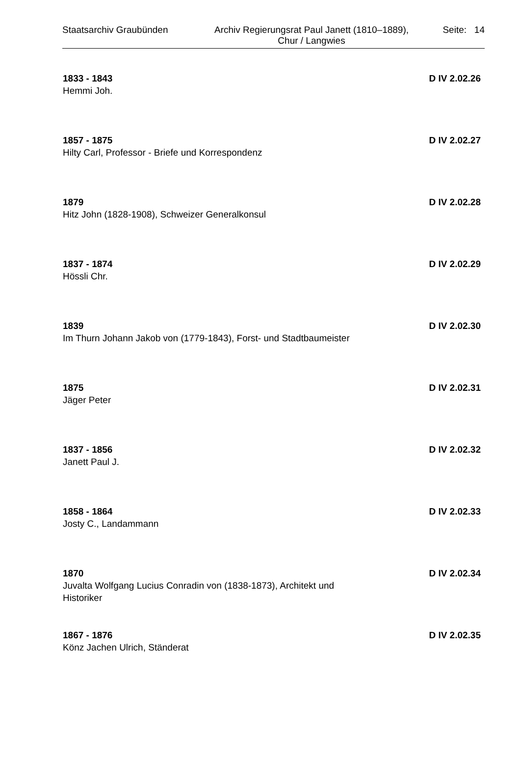Staatsarchiv Graubünden Archiv Regierungsrat Paul Janett (1810–1889),
Chur / Langwies
Seite: 14
1833 - 1843 D IV 2.02.26
Hemmi Joh.
1857 - 1875 D IV 2.02.27
Hilty Carl, Professor - Briefe und Korrespondenz
1879 D IV 2.02.28
Hitz John (1828-1908), Schweizer Generalkonsul
1837 - 1874 D IV 2.02.29
Hössli Chr.
1839 D IV 2.02.30
Im Thurn Johann Jakob von (1779-1843), Forst- und Stadtbaumeister
1875 D IV 2.02.31
Jäger Peter
1837 - 1856 D IV 2.02.32
Janett Paul J.
1858 - 1864 D IV 2.02.33
Josty C., Landammann
1870 D IV 2.02.34
Juvalta Wolfgang Lucius Conradin von (1838-1873), Architekt und
Historiker
1867 - 1876 D IV 2.02.35
Könz Jachen Ulrich, Ständerat